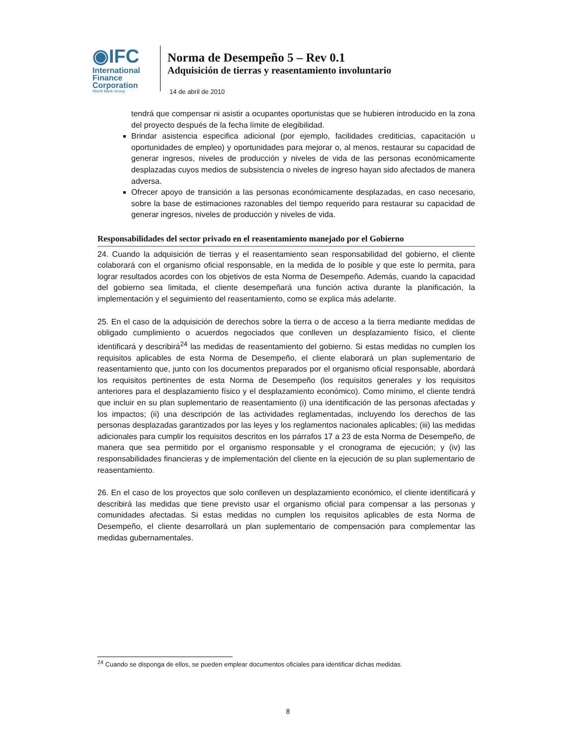◉IFC
International
Finance
Corporation
World Bank Group
Norma de Desempeño 5 – Rev 0.1
Adquisición de tierras y reasentamiento involuntario
14 de abril de 2010
tendrá que compensar ni asistir a ocupantes oportunistas que se hubieren introducido en la zona del proyecto después de la fecha límite de elegibilidad.
Brindar asistencia especifica adicional (por ejemplo, facilidades crediticias, capacitación u oportunidades de empleo) y oportunidades para mejorar o, al menos, restaurar su capacidad de generar ingresos, niveles de producción y niveles de vida de las personas económicamente desplazadas cuyos medios de subsistencia o niveles de ingreso hayan sido afectados de manera adversa.
Ofrecer apoyo de transición a las personas económicamente desplazadas, en caso necesario, sobre la base de estimaciones razonables del tiempo requerido para restaurar su capacidad de generar ingresos, niveles de producción y niveles de vida.
Responsabilidades del sector privado en el reasentamiento manejado por el Gobierno
24. Cuando la adquisición de tierras y el reasentamiento sean responsabilidad del gobierno, el cliente colaborará con el organismo oficial responsable, en la medida de lo posible y que este lo permita, para lograr resultados acordes con los objetivos de esta Norma de Desempeño. Además, cuando la capacidad del gobierno sea limitada, el cliente desempeñará una función activa durante la planificación, la implementación y el seguimiento del reasentamiento, como se explica más adelante.
25. En el caso de la adquisición de derechos sobre la tierra o de acceso a la tierra mediante medidas de obligado cumplimiento o acuerdos negociados que conlleven un desplazamiento físico, el cliente identificará y describirá<sup>24</sup> las medidas de reasentamiento del gobierno. Si estas medidas no cumplen los requisitos aplicables de esta Norma de Desempeño, el cliente elaborará un plan suplementario de reasentamiento que, junto con los documentos preparados por el organismo oficial responsable, abordará los requisitos pertinentes de esta Norma de Desempeño (los requisitos generales y los requisitos anteriores para el desplazamiento físico y el desplazamiento económico). Como mínimo, el cliente tendrá que incluir en su plan suplementario de reasentamiento (i) una identificación de las personas afectadas y los impactos; (ii) una descripción de las actividades reglamentadas, incluyendo los derechos de las personas desplazadas garantizados por las leyes y los reglamentos nacionales aplicables; (iii) las medidas adicionales para cumplir los requisitos descritos en los párrafos 17 a 23 de esta Norma de Desempeño, de manera que sea permitido por el organismo responsable y el cronograma de ejecución; y (iv) las responsabilidades financieras y de implementación del cliente en la ejecución de su plan suplementario de reasentamiento.
26. En el caso de los proyectos que solo conlleven un desplazamiento económico, el cliente identificará y describirá las medidas que tiene previsto usar el organismo oficial para compensar a las personas y comunidades afectadas. Si estas medidas no cumplen los requisitos aplicables de esta Norma de Desempeño, el cliente desarrollará un plan suplementario de compensación para complementar las medidas gubernamentales.
<sup>24</sup> Cuando se disponga de ellos, se pueden emplear documentos oficiales para identificar dichas medidas.
8